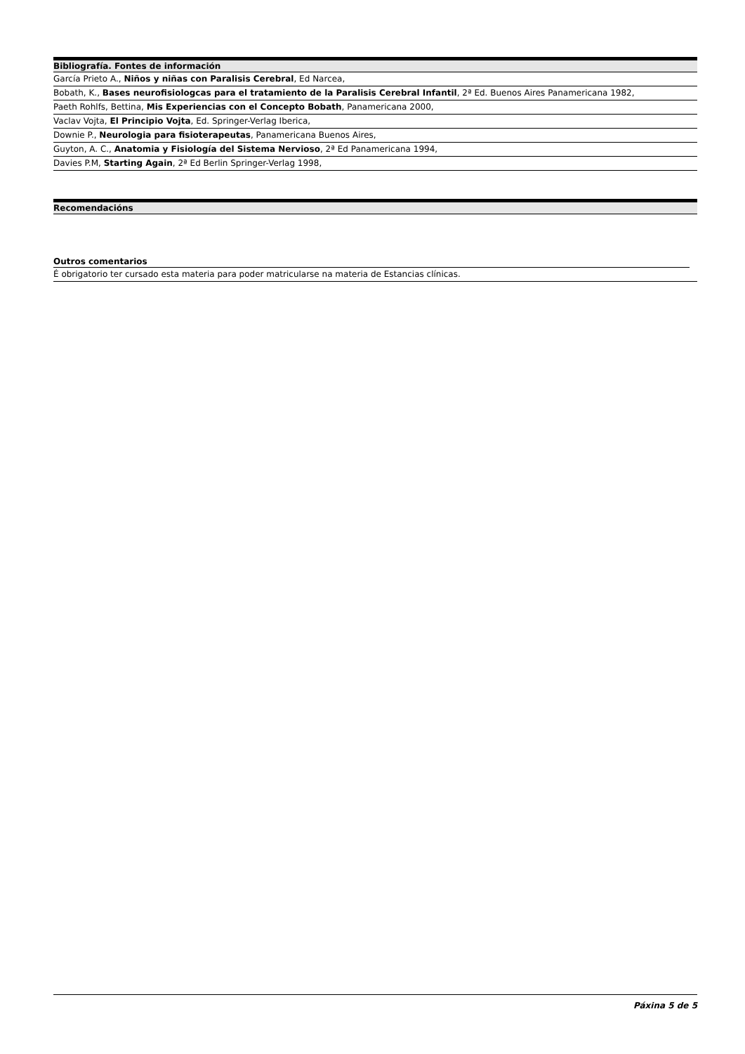| Bibliografía. Fontes de información |
| --- |
| García Prieto A., Niños y niñas con Paralisis Cerebral , Ed Narcea, |
| Bobath, K., Bases neurofisiologcas para el tratamiento de la Paralisis Cerebral Infantil , 2ª Ed. Buenos Aires Panamericana 1982, |
| Paeth Rohlfs, Bettina, Mis Experiencias con el Concepto Bobath , Panamericana 2000, |
| Vaclav Vojta, El Principio Vojta , Ed. Springer-Verlag Iberica, |
| Downie P., Neurologia para fisioterapeutas , Panamericana Buenos Aires, |
| Guyton, A. C., Anatomia y Fisiología del Sistema Nervioso , 2ª Ed Panamericana 1994, |
| Davies P.M, Starting Again , 2ª Ed Berlin Springer-Verlag 1998, |
| Recomendacións |
| --- |
Outros comentarios
| É obrigatorio ter cursado esta materia para poder matricularse na materia de Estancias clínicas. |
Páxina 5 de 5